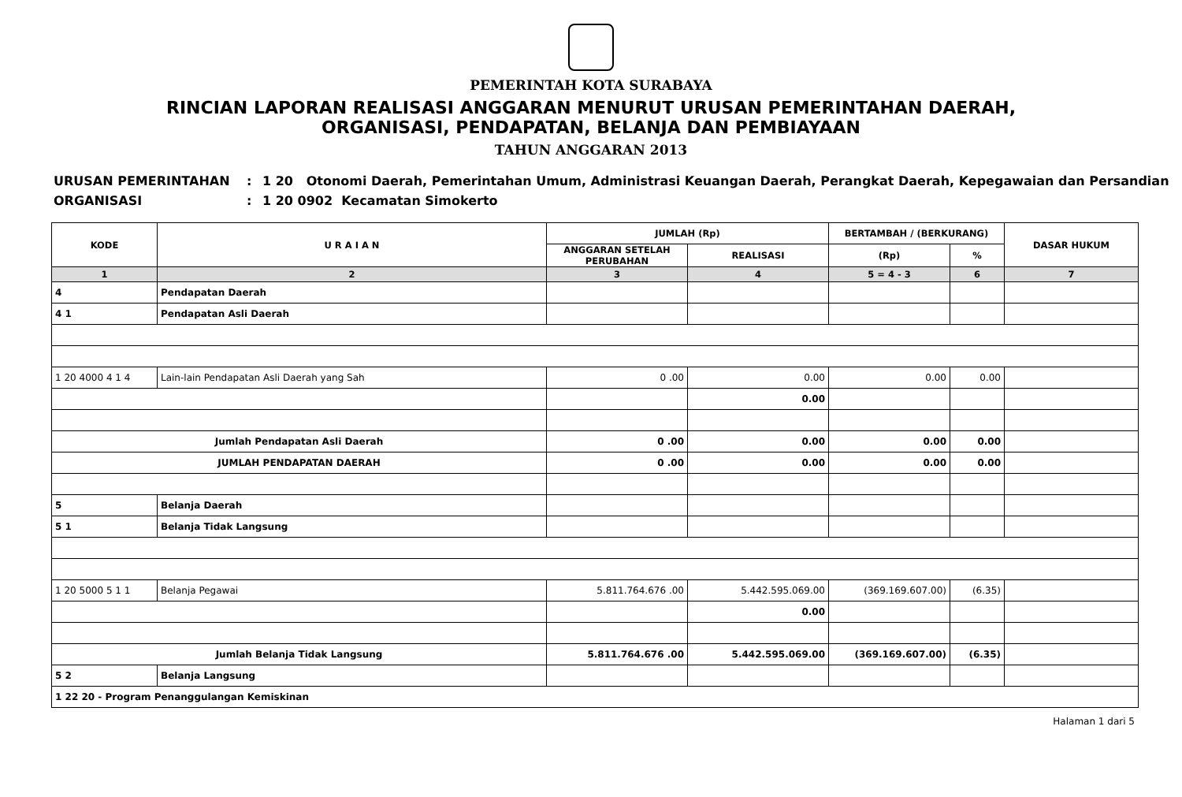PEMERINTAH KOTA SURABAYA
RINCIAN LAPORAN REALISASI ANGGARAN MENURUT URUSAN PEMERINTAHAN DAERAH,
ORGANISASI, PENDAPATAN, BELANJA DAN PEMBIAYAAN
TAHUN ANGGARAN 2013
URUSAN PEMERINTAHAN: 1 20 Otonomi Daerah, Pemerintahan Umum, Administrasi Keuangan Daerah, Perangkat Daerah, Kepegawaian dan Persandian
ORGANISASI: 1 20 0902 Kecamatan Simokerto
| KODE | U R A I A N | JUMLAH (Rp) | | BERTAMBAH / (BERKURANG) | | DASAR HUKUM |
| --- | --- | --- | --- | --- | --- | --- |
| | | ANGGARAN SETELAH PERUBAHAN | REALISASI | (Rp) | % | |
| 1 | 2 | 3 | 4 | 5 = 4 - 3 | 6 | 7 |
| 4 | Pendapatan Daerah | | | | | |
| 4 1 | Pendapatan Asli Daerah | | | | | |
| 1 20 4000 4 1 4 | Lain-lain Pendapatan Asli Daerah yang Sah | 0 .00 | 0.00 | 0.00 | 0.00 | |
| | | | 0.00 | | | |
| Jumlah Pendapatan Asli Daerah | | 0 .00 | 0.00 | 0.00 | 0.00 | |
| JUMLAH PENDAPATAN DAERAH | | 0 .00 | 0.00 | 0.00 | 0.00 | |
| 5 | Belanja Daerah | | | | | |
| 5 1 | Belanja Tidak Langsung | | | | | |
| 1 20 5000 5 1 1 | Belanja Pegawai | 5.811.764.676 .00 | 5.442.595.069.00 | (369.169.607.00) | (6.35) | |
| | | | 0.00 | | | |
| Jumlah Belanja Tidak Langsung | | 5.811.764.676 .00 | 5.442.595.069.00 | (369.169.607.00) | (6.35) | |
| 5 2 | Belanja Langsung | | | | | |
| 1 22 20 - Program Penanggulangan Kemiskinan | | | | | | |
Halaman 1 dari 5